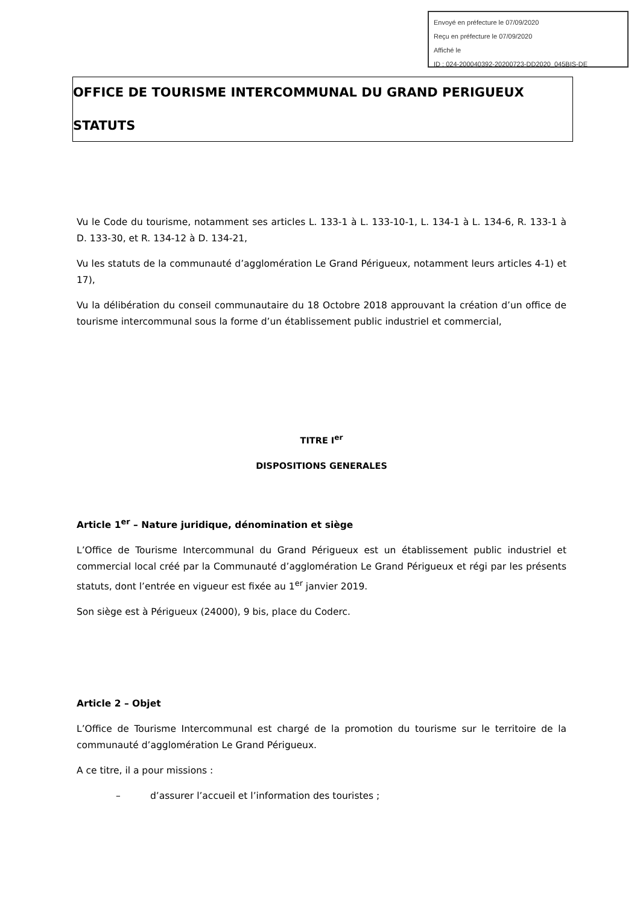Envoyé en préfecture le 07/09/2020
Reçu en préfecture le 07/09/2020
Affiché le
ID : 024-200040392-20200723-DD2020_045BIS-DE
OFFICE DE TOURISME INTERCOMMUNAL DU GRAND PERIGUEUX
STATUTS
Vu le Code du tourisme, notamment ses articles L. 133-1 à L. 133-10-1, L. 134-1 à L. 134-6, R. 133-1 à D. 133-30, et R. 134-12 à D. 134-21,
Vu les statuts de la communauté d’agglomération Le Grand Périgueux, notamment leurs articles 4-1) et 17),
Vu la délibération du conseil communautaire du 18 Octobre 2018 approuvant la création d’un office de tourisme intercommunal sous la forme d’un établissement public industriel et commercial,
TITRE I<sup>er</sup>
DISPOSITIONS GENERALES
Article 1<sup>er</sup> – Nature juridique, dénomination et siège
L’Office de Tourisme Intercommunal du Grand Périgueux est un établissement public industriel et commercial local créé par la Communauté d’agglomération Le Grand Périgueux et régi par les présents statuts, dont l’entrée en vigueur est fixée au 1<sup>er</sup> janvier 2019.
Son siège est à Périgueux (24000), 9 bis, place du Coderc.
Article 2 – Objet
L’Office de Tourisme Intercommunal est chargé de la promotion du tourisme sur le territoire de la communauté d’agglomération Le Grand Périgueux.
A ce titre, il a pour missions :
– d’assurer l’accueil et l’information des touristes ;